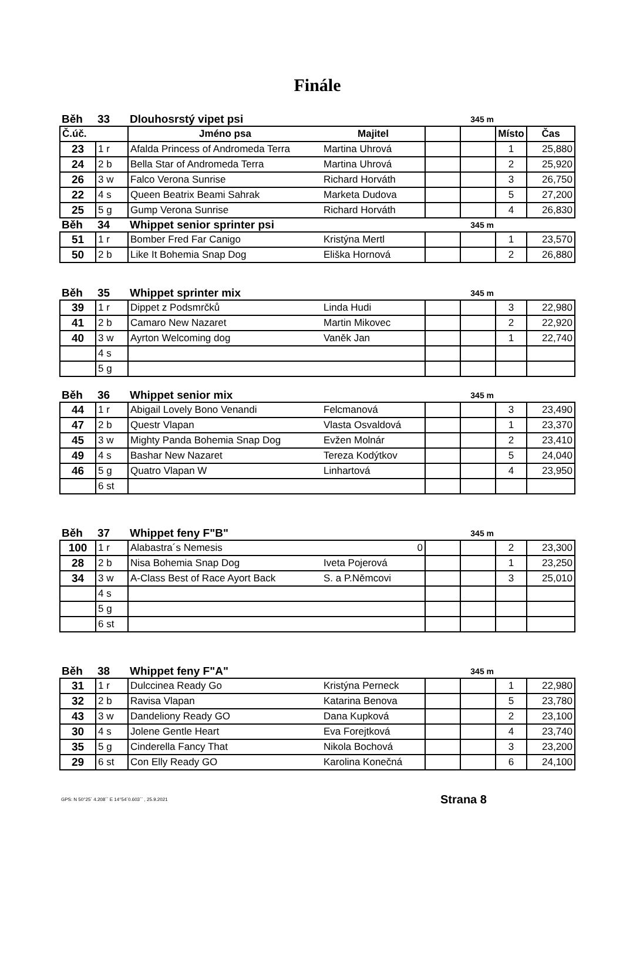Finále
| Běh | 33 | Dlouhosrstý vipet psi | | 345 m | | | |
| Č.úč. | | Jméno psa | Majitel | | | Místo | Čas |
| 23 | 1 r | Afalda Princess of Andromeda Terra | Martina Uhrová | | | 1 | 25,880 |
| 24 | 2 b | Bella Star of Andromeda Terra | Martina Uhrová | | | 2 | 25,920 |
| 26 | 3 w | Falco Verona Sunrise | Richard Horváth | | | 3 | 26,750 |
| 22 | 4 s | Queen Beatrix Beami Sahrak | Marketa Dudova | | | 5 | 27,200 |
| 25 | 5 g | Gump Verona Sunrise | Richard Horváth | | | 4 | 26,830 |
| Běh | 34 | Whippet senior sprinter psi | | 345 m | | | |
| 51 | 1 r | Bomber Fred Far Canigo | Kristýna Mertl | | | 1 | 23,570 |
| 50 | 2 b | Like It Bohemia Snap Dog | Eliška Hornová | | | 2 | 26,880 |
| Běh | 35 | Whippet sprinter mix | | 345 m | | | |
| 39 | 1 r | Dippet z Podsmrčků | Linda Hudi | | | 3 | 22,980 |
| 41 | 2 b | Camaro New Nazaret | Martin Mikovec | | | 2 | 22,920 |
| 40 | 3 w | Ayrton Welcoming dog | Vaněk Jan | | | 1 | 22,740 |
| | 4 s | | | | | | |
| | 5 g | | | | | | |
| Běh | 36 | Whippet senior mix | | 345 m | | | |
| 44 | 1 r | Abigail Lovely Bono Venandi | Felcmanová | | | 3 | 23,490 |
| 47 | 2 b | Questr Vlapan | Vlasta Osvaldová | | | 1 | 23,370 |
| 45 | 3 w | Mighty Panda Bohemia Snap Dog | Evžen Molnár | | | 2 | 23,410 |
| 49 | 4 s | Bashar New Nazaret | Tereza Kodýtkov | | | 5 | 24,040 |
| 46 | 5 g | Quatro Vlapan W | Linhartová | | | 4 | 23,950 |
| | 6 st | | | | | | |
| Běh | 37 | Whippet feny F"B" | | 345 m | | | |
| 100 | 1 r | Alabastra´s Nemesis | 0 | | | 2 | 23,300 |
| 28 | 2 b | Nisa Bohemia Snap Dog | Iveta Pojerová | | | 1 | 23,250 |
| 34 | 3 w | A-Class Best of Race Ayort Back | S. a P.Němcovi | | | 3 | 25,010 |
| | 4 s | | | | | | |
| | 5 g | | | | | | |
| | 6 st | | | | | | |
| Běh | 38 | Whippet feny F"A" | | 345 m | | | |
| 31 | 1 r | Dulccinea Ready Go | Kristýna Perneck | | | 1 | 22,980 |
| 32 | 2 b | Ravisa Vlapan | Katarina Benova | | | 5 | 23,780 |
| 43 | 3 w | Dandeliony Ready GO | Dana Kupková | | | 2 | 23,100 |
| 30 | 4 s | Jolene Gentle Heart | Eva Forejtková | | | 4 | 23,740 |
| 35 | 5 g | Cinderella Fancy That | Nikola Bochová | | | 3 | 23,200 |
| 29 | 6 st | Con Elly Ready GO | Karolina Konečná | | | 6 | 24,100 |
GPS: N 50°25´ 4.208´´ E 14°54´0.603´´ , 25.9.2021 Strana 8